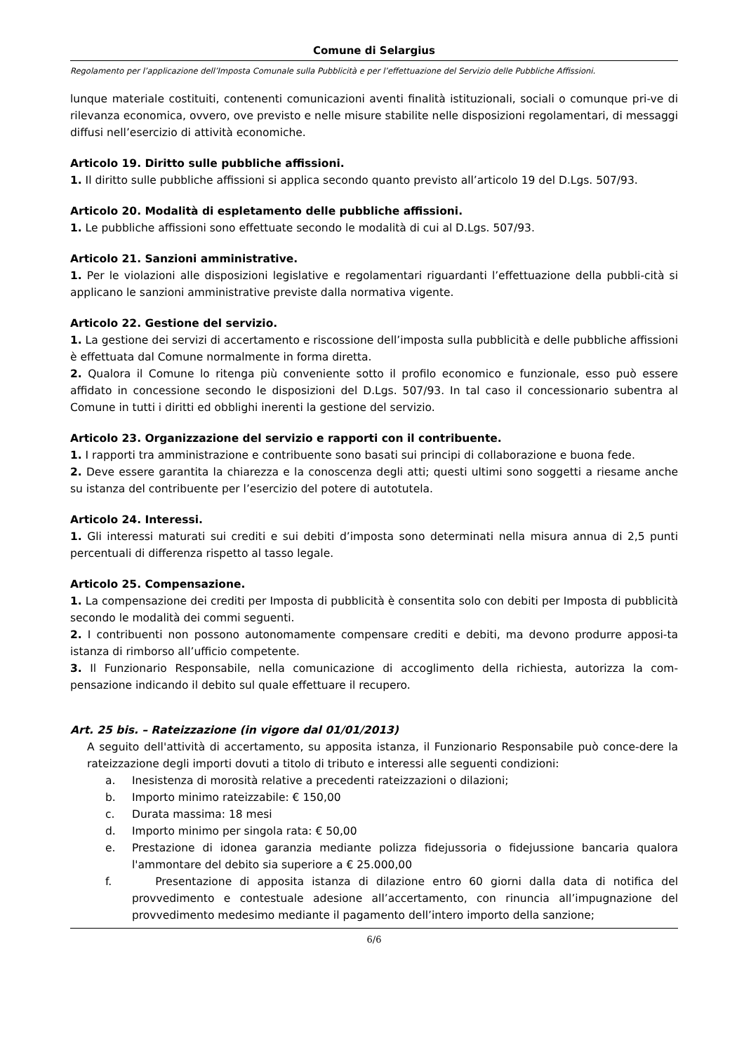Comune di Selargius
Regolamento per l’applicazione dell’Imposta Comunale sulla Pubblicità e per l’effettuazione del Servizio delle Pubbliche Affissioni.
lunque materiale costituiti, contenenti comunicazioni aventi finalità istituzionali, sociali o comunque pri-ve di rilevanza economica, ovvero, ove previsto e nelle misure stabilite nelle disposizioni regolamentari, di messaggi diffusi nell’esercizio di attività economiche.
Articolo 19. Diritto sulle pubbliche affissioni.
1. Il diritto sulle pubbliche affissioni si applica secondo quanto previsto all’articolo 19 del D.Lgs. 507/93.
Articolo 20. Modalità di espletamento delle pubbliche affissioni.
1. Le pubbliche affissioni sono effettuate secondo le modalità di cui al D.Lgs. 507/93.
Articolo 21. Sanzioni amministrative.
1. Per le violazioni alle disposizioni legislative e regolamentari riguardanti l’effettuazione della pubbli-cità si applicano le sanzioni amministrative previste dalla normativa vigente.
Articolo 22. Gestione del servizio.
1. La gestione dei servizi di accertamento e riscossione dell’imposta sulla pubblicità e delle pubbliche affissioni è effettuata dal Comune normalmente in forma diretta.
2. Qualora il Comune lo ritenga più conveniente sotto il profilo economico e funzionale, esso può essere affidato in concessione secondo le disposizioni del D.Lgs. 507/93. In tal caso il concessionario subentra al Comune in tutti i diritti ed obblighi inerenti la gestione del servizio.
Articolo 23. Organizzazione del servizio e rapporti con il contribuente.
1. I rapporti tra amministrazione e contribuente sono basati sui principi di collaborazione e buona fede.
2. Deve essere garantita la chiarezza e la conoscenza degli atti; questi ultimi sono soggetti a riesame anche su istanza del contribuente per l’esercizio del potere di autotutela.
Articolo 24. Interessi.
1. Gli interessi maturati sui crediti e sui debiti d’imposta sono determinati nella misura annua di 2,5 punti percentuali di differenza rispetto al tasso legale.
Articolo 25. Compensazione.
1. La compensazione dei crediti per Imposta di pubblicità è consentita solo con debiti per Imposta di pubblicità secondo le modalità dei commi seguenti.
2. I contribuenti non possono autonomamente compensare crediti e debiti, ma devono produrre apposi-ta istanza di rimborso all’ufficio competente.
3. Il Funzionario Responsabile, nella comunicazione di accoglimento della richiesta, autorizza la com-pensazione indicando il debito sul quale effettuare il recupero.
Art. 25 bis. – Rateizzazione (in vigore dal 01/01/2013)
A seguito dell'attività di accertamento, su apposita istanza, il Funzionario Responsabile può conce-dere la rateizzazione degli importi dovuti a titolo di tributo e interessi alle seguenti condizioni:
a. Inesistenza di morosità relative a precedenti rateizzazioni o dilazioni;
b. Importo minimo rateizzabile: € 150,00
c. Durata massima: 18 mesi
d. Importo minimo per singola rata: € 50,00
e. Prestazione di idonea garanzia mediante polizza fidejussoria o fidejussione bancaria qualora l'ammontare del debito sia superiore a € 25.000,00
f. Presentazione di apposita istanza di dilazione entro 60 giorni dalla data di notifica del provvedimento e contestuale adesione all’accertamento, con rinuncia all’impugnazione del provvedimento medesimo mediante il pagamento dell’intero importo della sanzione;
6/6